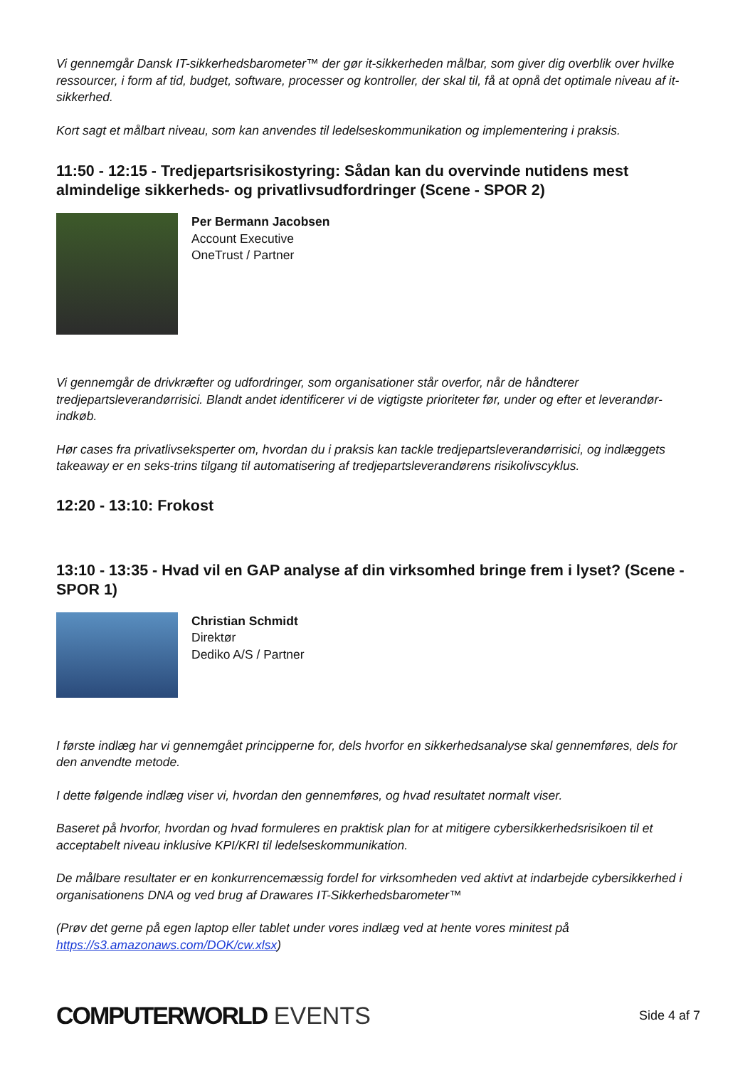Vi gennemgår Dansk IT-sikkerhedsbarometer™ der gør it-sikkerheden målbar, som giver dig overblik over hvilke ressourcer, i form af tid, budget, software, processer og kontroller, der skal til, få at opnå det optimale niveau af it-sikkerhed.
Kort sagt et målbart niveau, som kan anvendes til ledelseskommunikation og implementering i praksis.
11:50 - 12:15 - Tredjepartsrisikostyring: Sådan kan du overvinde nutidens mest almindelige sikkerheds- og privatlivsudfordringer (Scene - SPOR 2)
Per Bermann Jacobsen
Account Executive
OneTrust / Partner
Vi gennemgår de drivkræfter og udfordringer, som organisationer står overfor, når de håndterer tredjepartsleverandørrisici. Blandt andet identificerer vi de vigtigste prioriteter før, under og efter et leverandør-indkøb.
Hør cases fra privatlivseksperter om, hvordan du i praksis kan tackle tredjepartsleverandørrisici, og indlæggets takeaway er en seks-trins tilgang til automatisering af tredjepartsleverandørens risikolivscyklus.
12:20 - 13:10: Frokost
13:10 - 13:35 - Hvad vil en GAP analyse af din virksomhed bringe frem i lyset? (Scene - SPOR 1)
Christian Schmidt
Direktør
Dediko A/S / Partner
I første indlæg har vi gennemgået principperne for, dels hvorfor en sikkerhedsanalyse skal gennemføres, dels for den anvendte metode.
I dette følgende indlæg viser vi, hvordan den gennemføres, og hvad resultatet normalt viser.
Baseret på hvorfor, hvordan og hvad formuleres en praktisk plan for at mitigere cybersikkerhedsrisikoen til et acceptabelt niveau inklusive KPI/KRI til ledelseskommunikation.
De målbare resultater er en konkurrencemæssig fordel for virksomheden ved aktivt at indarbejde cybersikkerhed i organisationens DNA og ved brug af Drawares IT-Sikkerhedsbarometer™
(Prøv det gerne på egen laptop eller tablet under vores indlæg ved at hente vores minitest på https://s3.amazonaws.com/DOK/cw.xlsx)
COMPUTERWORLD EVENTS
Side 4 af 7